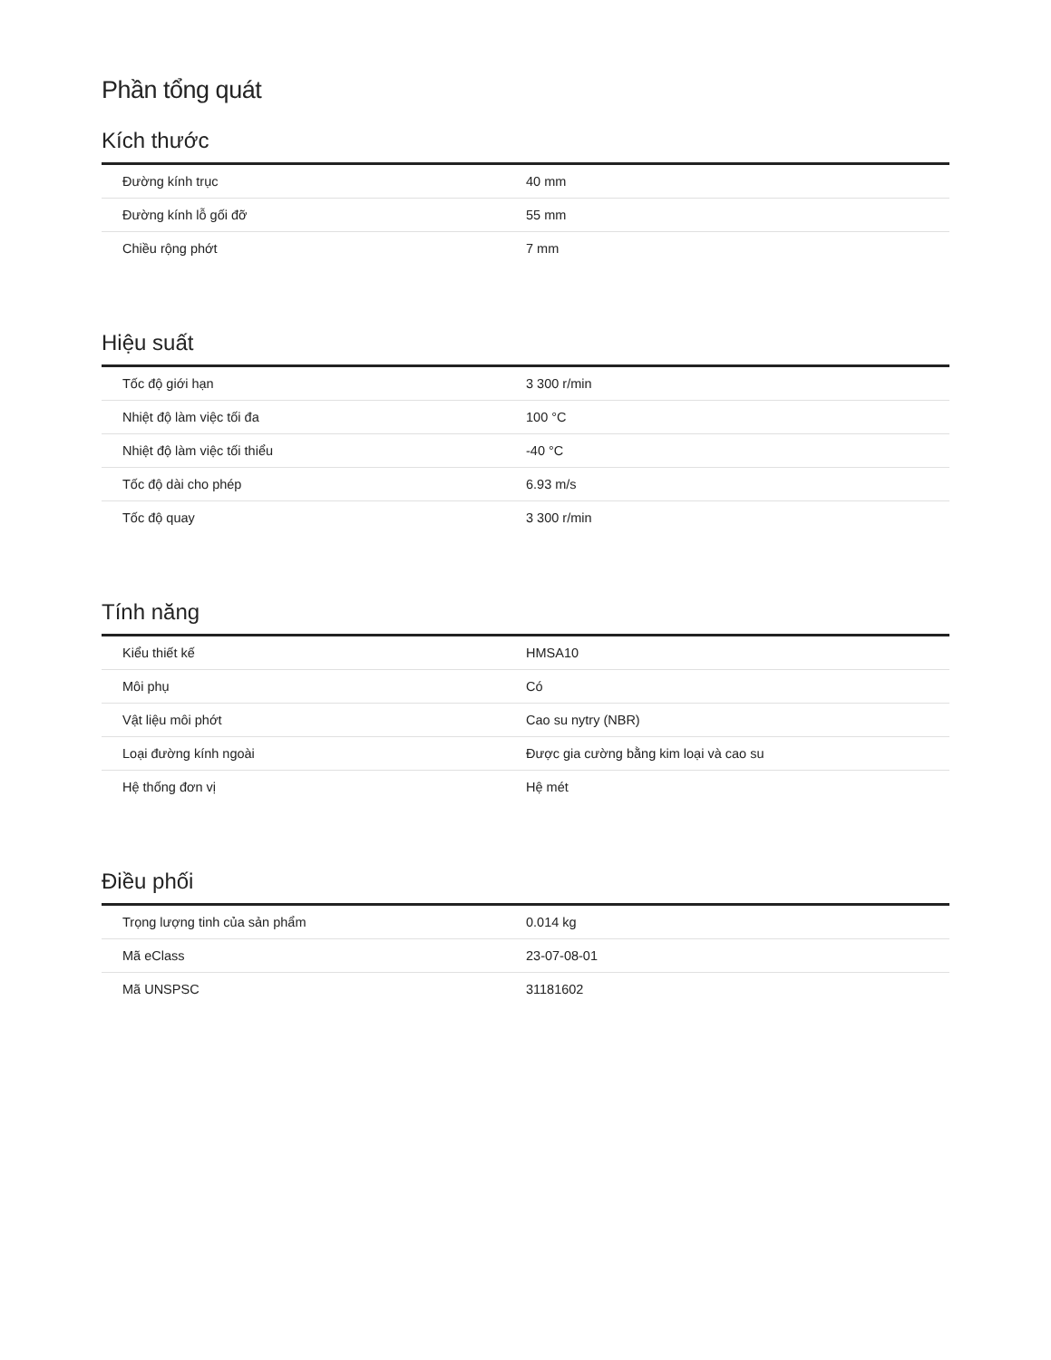Phần tổng quát
Kích thước
| Đường kính trục | 40 mm |
| Đường kính lỗ gối đỡ | 55 mm |
| Chiều rộng phớt | 7 mm |
Hiệu suất
| Tốc độ giới hạn | 3 300 r/min |
| Nhiệt độ làm việc tối đa | 100 °C |
| Nhiệt độ làm việc tối thiểu | -40 °C |
| Tốc độ dài cho phép | 6.93 m/s |
| Tốc độ quay | 3 300 r/min |
Tính năng
| Kiểu thiết kế | HMSA10 |
| Môi phụ | Có |
| Vật liệu môi phớt | Cao su nytry (NBR) |
| Loại đường kính ngoài | Được gia cường bằng kim loại và cao su |
| Hệ thống đơn vị | Hệ mét |
Điều phối
| Trọng lượng tinh của sản phẩm | 0.014 kg |
| Mã eClass | 23-07-08-01 |
| Mã UNSPSC | 31181602 |